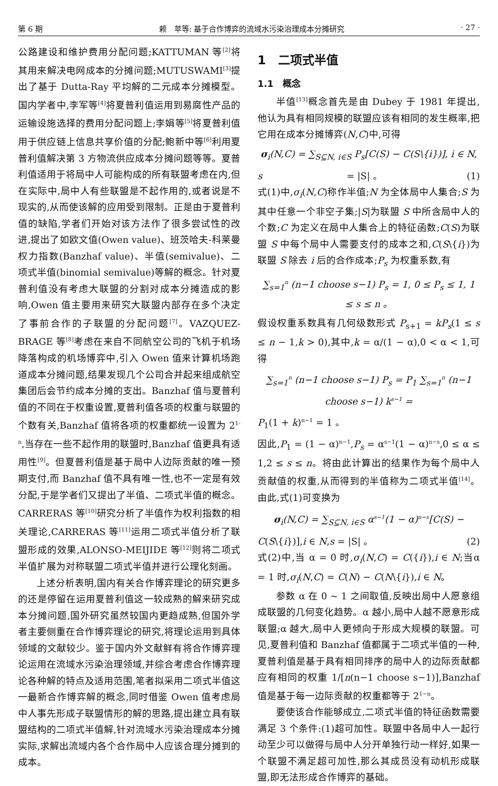第 6 期 赖　苹等: 基于合作博弈的流域水污染治理成本分摊研究 · 27 ·
公路建设和维护费用分配问题;KATTUMAN 等<sup>[2]</sup>将其用来解决电网成本的分摊问题;MUTUSWAMI<sup>[3]</sup>提出了基于 Dutta-Ray 平均解的二元成本分摊模型。国内学者中,李军等<sup>[4]</sup>将夏普利值运用到易腐性产品的运输设施选择的费用分配问题上;李娟等<sup>[5]</sup>将夏普利值用于供应链上信息共享价值的分配;鲍新中等<sup>[6]</sup>利用夏普利值解决第 3 方物流供应成本分摊问题等等。夏普利值适用于将局中人可能构成的所有联盟考虑在内,但在实际中,局中人有些联盟是不起作用的,或者说是不现实的,从而使该解的应用受到限制。正是由于夏普利值的缺陷,学者们开始对该方法作了很多尝试性的改进,提出了如欧文值(Owen value)、班茨哈夫-科莱曼权力指数(Banzhaf value)、半值(semivalue)、二项式半值(binomial semivalue)等解的概念。针对夏普利值没有考虑大联盟的分割对成本分摊造成的影响,Owen 值主要用来研究大联盟内部存在多个决定了事前合作的子联盟的分配问题<sup>[7]</sup>。VAZQUEZ-BRAGE 等<sup>[8]</sup>考虑在来自不同航空公司的飞机于机场降落构成的机场博弈中,引入 Owen 值来计算机场跑道成本分摊问题,结果发现几个公司合并起来组成航空集团后会节约成本分摊的支出。Banzhaf 值与夏普利值的不同在于权重设置,夏普利值各项的权重与联盟的个数有关,Banzhaf 值将各项的权重都统一设置为 2<sup>1-n</sup>,当存在一些不起作用的联盟时,Banzhaf 值更具有适用性<sup>[9]</sup>。但夏普利值是基于局中人边际贡献的唯一预期支付,而 Banzhaf 值不具有唯一性,也不一定是有效分配,于是学者们又提出了半值、二项式半值的概念。CARRERAS 等<sup>[10]</sup>研究分析了半值作为权利指数的相关理论,CARRERAS 等<sup>[11]</sup>运用二项式半值分析了联盟形成的效果,ALONSO-MEIJIDE 等<sup>[12]</sup>则将二项式半值扩展为对称联盟二项式半值并进行公理化刻画。
上述分析表明,国内有关合作博弈理论的研究更多的还是停留在运用夏普利值这一较成熟的解来研究成本分摊问题,国外研究虽然较国内更趋成熟,但国外学者主要侧重在合作博弈理论的研究,将理论运用到具体领域的文献较少。鉴于国内外文献鲜有将合作博弈理论运用在流域水污染治理领域,并综合考虑合作博弈理论各种解的特点及适用范围,笔者拟采用二项式半值这一最新合作博弈解的概念,同时借鉴 Owen 值考虑局中人事先形成子联盟情形的解的思路,提出建立具有联盟结构的二项式半值解,针对流域水污染治理成本分摊实际,求解出流域内各个合作局中人应该合理分摊到的成本。
1　二项式半值
1.1　概念
半值<sup>[13]</sup>概念首先是由 Dubey 于 1981 年提出,他认为具有相同规模的联盟应该有相同的发生概率,把它用在成本分摊博弈(N,C)中,可得
σ<sub>i</sub>(N,C) = ∑<sub>S⊆N, i∈S</sub> P<sub>s</sub>[C(S) − C(S\{i})], i ∈ N,
s = |S| 。 (1)
式(1)中,σ<sub>i</sub>(N,C)称作半值;N 为全体局中人集合;S 为其中任意一个非空子集;|S|为联盟 S 中所含局中人的个数;C 为定义在局中人集合上的特征函数;C(S)为联盟 S 中每个局中人需要支付的成本之和,C(S\{i})为联盟 S 除去 i 后的合作成本;P<sub>s</sub> 为权重系数,有
∑<sub>s=1</sub><sup>n</sup> (n−1 choose s−1) P<sub>s</sub> = 1, 0 ≤ P<sub>s</sub> ≤ 1, 1 ≤ s ≤ n 。
假设权重系数具有几何级数形式 P<sub>s+1</sub> = kP<sub>s</sub>(1 ≤ s ≤ n − 1,k > 0),其中,k = α/(1 − α),0 < α < 1,可得
∑<sub>s=1</sub><sup>n</sup> (n−1 choose s−1) P<sub>s</sub> = P<sub>1</sub> ∑<sub>s=1</sub><sup>n</sup> (n−1 choose s−1) k<sup>s−1</sup> =
P<sub>1</sub>(1 + k)<sup>n−1</sup> = 1 。
因此,P<sub>1</sub> = (1 − α)<sup>n−1</sup>,P<sub>s</sub> = α<sup>s−1</sup>(1 − α)<sup>n−s</sup>,0 ≤ α ≤ 1,2 ≤ s ≤ n。将由此计算出的结果作为每个局中人贡献值的权重,从而得到的半值称为二项式半值<sup>[14]</sup>。由此,式(1)可变换为
σ<sub>i</sub>(N,C) = ∑<sub>S⊆N, i∈S</sub> α<sup>s−1</sup>(1 − α)<sup>n−s</sup>[C(S) −
C(S\{i})],i ∈ N,s = |S| 。 (2)
式(2)中,当 α = 0 时,σ<sub>i</sub>(N,C) = C({i}),i ∈ N;当α = 1 时,σ<sub>i</sub>(N,C) = C(N) − C(N\{i}),i ∈ N。
参数 α 在 0 ~ 1 之间取值,反映出局中人愿意组成联盟的几何变化趋势。α 越小,局中人越不愿意形成联盟;α 越大,局中人更倾向于形成大规模的联盟。可见,夏普利值和 Banzhaf 值都属于二项式半值的一种,夏普利值是基于具有相同排序的局中人的边际贡献都应有相同的权重 1/[n(n−1 choose s−1)],Banzhaf 值是基于每一边际贡献的权重都等于 2<sup>1−n</sup>。
要使该合作能够成立,二项式半值的特征函数需要满足 3 个条件:(1)超可加性。联盟中各局中人一起行动至少可以做得与局中人分开单独行动一样好,如果一个联盟不满足超可加性,那么其成员没有动机形成联盟,即无法形成合作博弈的基础。